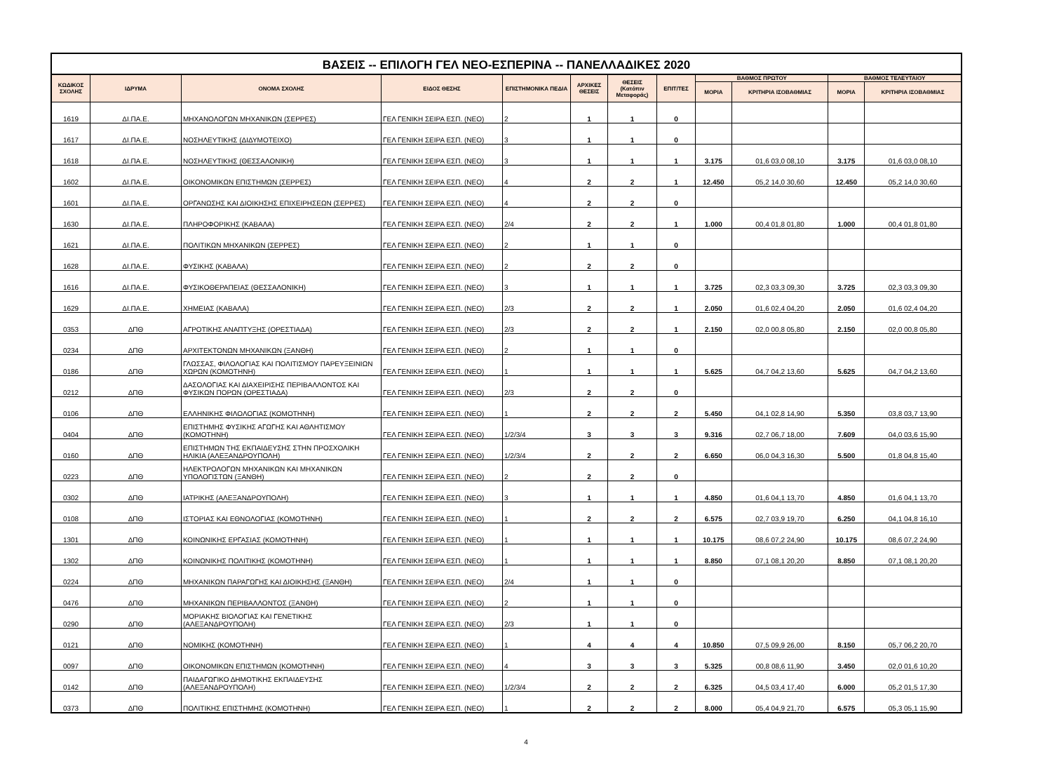ΒΑΣΕΙΣ -- ΕΠΙΛΟΓΗ ΓΕΛ ΝΕΟ-ΕΣΠΕΡΙΝΑ -- ΠΑΝΕΛΛΑΔΙΚΕΣ 2020
| ΚΩΔΙΚΟΣ ΣΧΟΛΗΣ | ΙΔΡΥΜΑ | ΟΝΟΜΑ ΣΧΟΛΗΣ | ΕΙΔΟΣ ΘΕΣΗΣ | ΕΠΙΣΤΗΜΟΝΙΚΑ ΠΕΔΙΑ | ΑΡΧΙΚΕΣ ΘΕΣΕΙΣ | ΘΕΣΕΙΣ (Κατόπιν Μεταφοράς) | ΕΠΙΤ/ΤΕΣ | ΒΑΘΜΟΣ ΠΡΩΤΟΥ | | ΒΑΘΜΟΣ ΤΕΛΕΥΤΑΙΟΥ | |
| --- | --- | --- | --- | --- | --- | --- | --- | --- | --- | --- | --- |
| | | | | | | | | ΜΟΡΙΑ | ΚΡΙΤΗΡΙΑ ΙΣΟΒΑΘΜΙΑΣ | ΜΟΡΙΑ | ΚΡΙΤΗΡΙΑ ΙΣΟΒΑΘΜΙΑΣ |
| 1619 | ΔΙ.ΠΑ.Ε. | ΜΗΧΑΝΟΛΟΓΩΝ ΜΗΧΑΝΙΚΩΝ (ΣΕΡΡΕΣ) | ΓΕΛ ΓΕΝΙΚΗ ΣΕΙΡΑ ΕΣΠ. (ΝΕΟ) | 2 | 1 | 1 | 0 | | | | |
| 1617 | ΔΙ.ΠΑ.Ε. | ΝΟΣΗΛΕΥΤΙΚΗΣ (ΔΙΔΥΜΟΤΕΙΧΟ) | ΓΕΛ ΓΕΝΙΚΗ ΣΕΙΡΑ ΕΣΠ. (ΝΕΟ) | 3 | 1 | 1 | 0 | | | | |
| 1618 | ΔΙ.ΠΑ.Ε. | ΝΟΣΗΛΕΥΤΙΚΗΣ (ΘΕΣΣΑΛΟΝΙΚΗ) | ΓΕΛ ΓΕΝΙΚΗ ΣΕΙΡΑ ΕΣΠ. (ΝΕΟ) | 3 | 1 | 1 | 1 | 3.175 | 01,6 03,0 08,10 | 3.175 | 01,6 03,0 08,10 |
| 1602 | ΔΙ.ΠΑ.Ε. | ΟΙΚΟΝΟΜΙΚΩΝ ΕΠΙΣΤΗΜΩΝ (ΣΕΡΡΕΣ) | ΓΕΛ ΓΕΝΙΚΗ ΣΕΙΡΑ ΕΣΠ. (ΝΕΟ) | 4 | 2 | 2 | 1 | 12.450 | 05,2 14,0 30,60 | 12.450 | 05,2 14,0 30,60 |
| 1601 | ΔΙ.ΠΑ.Ε. | ΟΡΓΑΝΩΣΗΣ ΚΑΙ ΔΙΟΙΚΗΣΗΣ ΕΠΙΧΕΙΡΗΣΕΩΝ (ΣΕΡΡΕΣ) | ΓΕΛ ΓΕΝΙΚΗ ΣΕΙΡΑ ΕΣΠ. (ΝΕΟ) | 4 | 2 | 2 | 0 | | | | |
| 1630 | ΔΙ.ΠΑ.Ε. | ΠΛΗΡΟΦΟΡΙΚΗΣ (ΚΑΒΑΛΑ) | ΓΕΛ ΓΕΝΙΚΗ ΣΕΙΡΑ ΕΣΠ. (ΝΕΟ) | 2/4 | 2 | 2 | 1 | 1.000 | 00,4 01,8 01,80 | 1.000 | 00,4 01,8 01,80 |
| 1621 | ΔΙ.ΠΑ.Ε. | ΠΟΛΙΤΙΚΩΝ ΜΗΧΑΝΙΚΩΝ (ΣΕΡΡΕΣ) | ΓΕΛ ΓΕΝΙΚΗ ΣΕΙΡΑ ΕΣΠ. (ΝΕΟ) | 2 | 1 | 1 | 0 | | | | |
| 1628 | ΔΙ.ΠΑ.Ε. | ΦΥΣΙΚΗΣ (ΚΑΒΑΛΑ) | ΓΕΛ ΓΕΝΙΚΗ ΣΕΙΡΑ ΕΣΠ. (ΝΕΟ) | 2 | 2 | 2 | 0 | | | | |
| 1616 | ΔΙ.ΠΑ.Ε. | ΦΥΣΙΚΟΘΕΡΑΠΕΙΑΣ (ΘΕΣΣΑΛΟΝΙΚΗ) | ΓΕΛ ΓΕΝΙΚΗ ΣΕΙΡΑ ΕΣΠ. (ΝΕΟ) | 3 | 1 | 1 | 1 | 3.725 | 02,3 03,3 09,30 | 3.725 | 02,3 03,3 09,30 |
| 1629 | ΔΙ.ΠΑ.Ε. | ΧΗΜΕΙΑΣ (ΚΑΒΑΛΑ) | ΓΕΛ ΓΕΝΙΚΗ ΣΕΙΡΑ ΕΣΠ. (ΝΕΟ) | 2/3 | 2 | 2 | 1 | 2.050 | 01,6 02,4 04,20 | 2.050 | 01,6 02,4 04,20 |
| 0353 | ΔΠΘ | ΑΓΡΟΤΙΚΗΣ ΑΝΑΠΤΥΞΗΣ (ΟΡΕΣΤΙΑΔΑ) | ΓΕΛ ΓΕΝΙΚΗ ΣΕΙΡΑ ΕΣΠ. (ΝΕΟ) | 2/3 | 2 | 2 | 1 | 2.150 | 02,0 00,8 05,80 | 2.150 | 02,0 00,8 05,80 |
| 0234 | ΔΠΘ | ΑΡΧΙΤΕΚΤΟΝΩΝ ΜΗΧΑΝΙΚΩΝ (ΞΑΝΘΗ) | ΓΕΛ ΓΕΝΙΚΗ ΣΕΙΡΑ ΕΣΠ. (ΝΕΟ) | 2 | 1 | 1 | 0 | | | | |
| 0186 | ΔΠΘ | ΓΛΩΣΣΑΣ, ΦΙΛΟΛΟΓΙΑΣ ΚΑΙ ΠΟΛΙΤΙΣΜΟΥ ΠΑΡΕΥΞΕΙΝΙΩΝ ΧΩΡΩΝ (ΚΟΜΟΤΗΝΗ) | ΓΕΛ ΓΕΝΙΚΗ ΣΕΙΡΑ ΕΣΠ. (ΝΕΟ) | 1 | 1 | 1 | 1 | 5.625 | 04,7 04,2 13,60 | 5.625 | 04,7 04,2 13,60 |
| 0212 | ΔΠΘ | ΔΑΣΟΛΟΓΙΑΣ ΚΑΙ ΔΙΑΧΕΙΡΙΣΗΣ ΠΕΡΙΒΑΛΛΟΝΤΟΣ ΚΑΙ ΦΥΣΙΚΩΝ ΠΟΡΩΝ (ΟΡΕΣΤΙΑΔΑ) | ΓΕΛ ΓΕΝΙΚΗ ΣΕΙΡΑ ΕΣΠ. (ΝΕΟ) | 2/3 | 2 | 2 | 0 | | | | |
| 0106 | ΔΠΘ | ΕΛΛΗΝΙΚΗΣ ΦΙΛΟΛΟΓΙΑΣ (ΚΟΜΟΤΗΝΗ) | ΓΕΛ ΓΕΝΙΚΗ ΣΕΙΡΑ ΕΣΠ. (ΝΕΟ) | 1 | 2 | 2 | 2 | 5.450 | 04,1 02,8 14,90 | 5.350 | 03,8 03,7 13,90 |
| 0404 | ΔΠΘ | ΕΠΙΣΤΗΜΗΣ ΦΥΣΙΚΗΣ ΑΓΩΓΗΣ ΚΑΙ ΑΘΛΗΤΙΣΜΟΥ (ΚΟΜΟΤΗΝΗ) | ΓΕΛ ΓΕΝΙΚΗ ΣΕΙΡΑ ΕΣΠ. (ΝΕΟ) | 1/2/3/4 | 3 | 3 | 3 | 9.316 | 02,7 06,7 18,00 | 7.609 | 04,0 03,6 15,90 |
| 0160 | ΔΠΘ | ΕΠΙΣΤΗΜΩΝ ΤΗΣ ΕΚΠΑΙΔΕΥΣΗΣ ΣΤΗΝ ΠΡΟΣΧΟΛΙΚΗ ΗΛΙΚΙΑ (ΑΛΕΞΑΝΔΡΟΥΠΟΛΗ) | ΓΕΛ ΓΕΝΙΚΗ ΣΕΙΡΑ ΕΣΠ. (ΝΕΟ) | 1/2/3/4 | 2 | 2 | 2 | 6.650 | 06,0 04,3 16,30 | 5.500 | 01,8 04,8 15,40 |
| 0223 | ΔΠΘ | ΗΛΕΚΤΡΟΛΟΓΩΝ ΜΗΧΑΝΙΚΩΝ ΚΑΙ ΜΗΧΑΝΙΚΩΝ ΥΠΟΛΟΓΙΣΤΩΝ (ΞΑΝΘΗ) | ΓΕΛ ΓΕΝΙΚΗ ΣΕΙΡΑ ΕΣΠ. (ΝΕΟ) | 2 | 2 | 2 | 0 | | | | |
| 0302 | ΔΠΘ | ΙΑΤΡΙΚΗΣ (ΑΛΕΞΑΝΔΡΟΥΠΟΛΗ) | ΓΕΛ ΓΕΝΙΚΗ ΣΕΙΡΑ ΕΣΠ. (ΝΕΟ) | 3 | 1 | 1 | 1 | 4.850 | 01,6 04,1 13,70 | 4.850 | 01,6 04,1 13,70 |
| 0108 | ΔΠΘ | ΙΣΤΟΡΙΑΣ ΚΑΙ ΕΘΝΟΛΟΓΙΑΣ (ΚΟΜΟΤΗΝΗ) | ΓΕΛ ΓΕΝΙΚΗ ΣΕΙΡΑ ΕΣΠ. (ΝΕΟ) | 1 | 2 | 2 | 2 | 6.575 | 02,7 03,9 19,70 | 6.250 | 04,1 04,8 16,10 |
| 1301 | ΔΠΘ | ΚΟΙΝΩΝΙΚΗΣ ΕΡΓΑΣΙΑΣ (ΚΟΜΟΤΗΝΗ) | ΓΕΛ ΓΕΝΙΚΗ ΣΕΙΡΑ ΕΣΠ. (ΝΕΟ) | 1 | 1 | 1 | 1 | 10.175 | 08,6 07,2 24,90 | 10.175 | 08,6 07,2 24,90 |
| 1302 | ΔΠΘ | ΚΟΙΝΩΝΙΚΗΣ ΠΟΛΙΤΙΚΗΣ (ΚΟΜΟΤΗΝΗ) | ΓΕΛ ΓΕΝΙΚΗ ΣΕΙΡΑ ΕΣΠ. (ΝΕΟ) | 1 | 1 | 1 | 1 | 8.850 | 07,1 08,1 20,20 | 8.850 | 07,1 08,1 20,20 |
| 0224 | ΔΠΘ | ΜΗΧΑΝΙΚΩΝ ΠΑΡΑΓΩΓΗΣ ΚΑΙ ΔΙΟΙΚΗΣΗΣ (ΞΑΝΘΗ) | ΓΕΛ ΓΕΝΙΚΗ ΣΕΙΡΑ ΕΣΠ. (ΝΕΟ) | 2/4 | 1 | 1 | 0 | | | | |
| 0476 | ΔΠΘ | ΜΗΧΑΝΙΚΩΝ ΠΕΡΙΒΑΛΛΟΝΤΟΣ (ΞΑΝΘΗ) | ΓΕΛ ΓΕΝΙΚΗ ΣΕΙΡΑ ΕΣΠ. (ΝΕΟ) | 2 | 1 | 1 | 0 | | | | |
| 0290 | ΔΠΘ | ΜΟΡΙΑΚΗΣ ΒΙΟΛΟΓΙΑΣ ΚΑΙ ΓΕΝΕΤΙΚΗΣ (ΑΛΕΞΑΝΔΡΟΥΠΟΛΗ) | ΓΕΛ ΓΕΝΙΚΗ ΣΕΙΡΑ ΕΣΠ. (ΝΕΟ) | 2/3 | 1 | 1 | 0 | | | | |
| 0121 | ΔΠΘ | ΝΟΜΙΚΗΣ (ΚΟΜΟΤΗΝΗ) | ΓΕΛ ΓΕΝΙΚΗ ΣΕΙΡΑ ΕΣΠ. (ΝΕΟ) | 1 | 4 | 4 | 4 | 10.850 | 07,5 09,9 26,00 | 8.150 | 05,7 06,2 20,70 |
| 0097 | ΔΠΘ | ΟΙΚΟΝΟΜΙΚΩΝ ΕΠΙΣΤΗΜΩΝ (ΚΟΜΟΤΗΝΗ) | ΓΕΛ ΓΕΝΙΚΗ ΣΕΙΡΑ ΕΣΠ. (ΝΕΟ) | 4 | 3 | 3 | 3 | 5.325 | 00,8 08,6 11,90 | 3.450 | 02,0 01,6 10,20 |
| 0142 | ΔΠΘ | ΠΑΙΔΑΓΩΓΙΚΟ ΔΗΜΟΤΙΚΗΣ ΕΚΠΑΙΔΕΥΣΗΣ (ΑΛΕΞΑΝΔΡΟΥΠΟΛΗ) | ΓΕΛ ΓΕΝΙΚΗ ΣΕΙΡΑ ΕΣΠ. (ΝΕΟ) | 1/2/3/4 | 2 | 2 | 2 | 6.325 | 04,5 03,4 17,40 | 6.000 | 05,2 01,5 17,30 |
| 0373 | ΔΠΘ | ΠΟΛΙΤΙΚΗΣ ΕΠΙΣΤΗΜΗΣ (ΚΟΜΟΤΗΝΗ) | ΓΕΛ ΓΕΝΙΚΗ ΣΕΙΡΑ ΕΣΠ. (ΝΕΟ) | 1 | 2 | 2 | 2 | 8.000 | 05,4 04,9 21,70 | 6.575 | 05,3 05,1 15,90 |
4